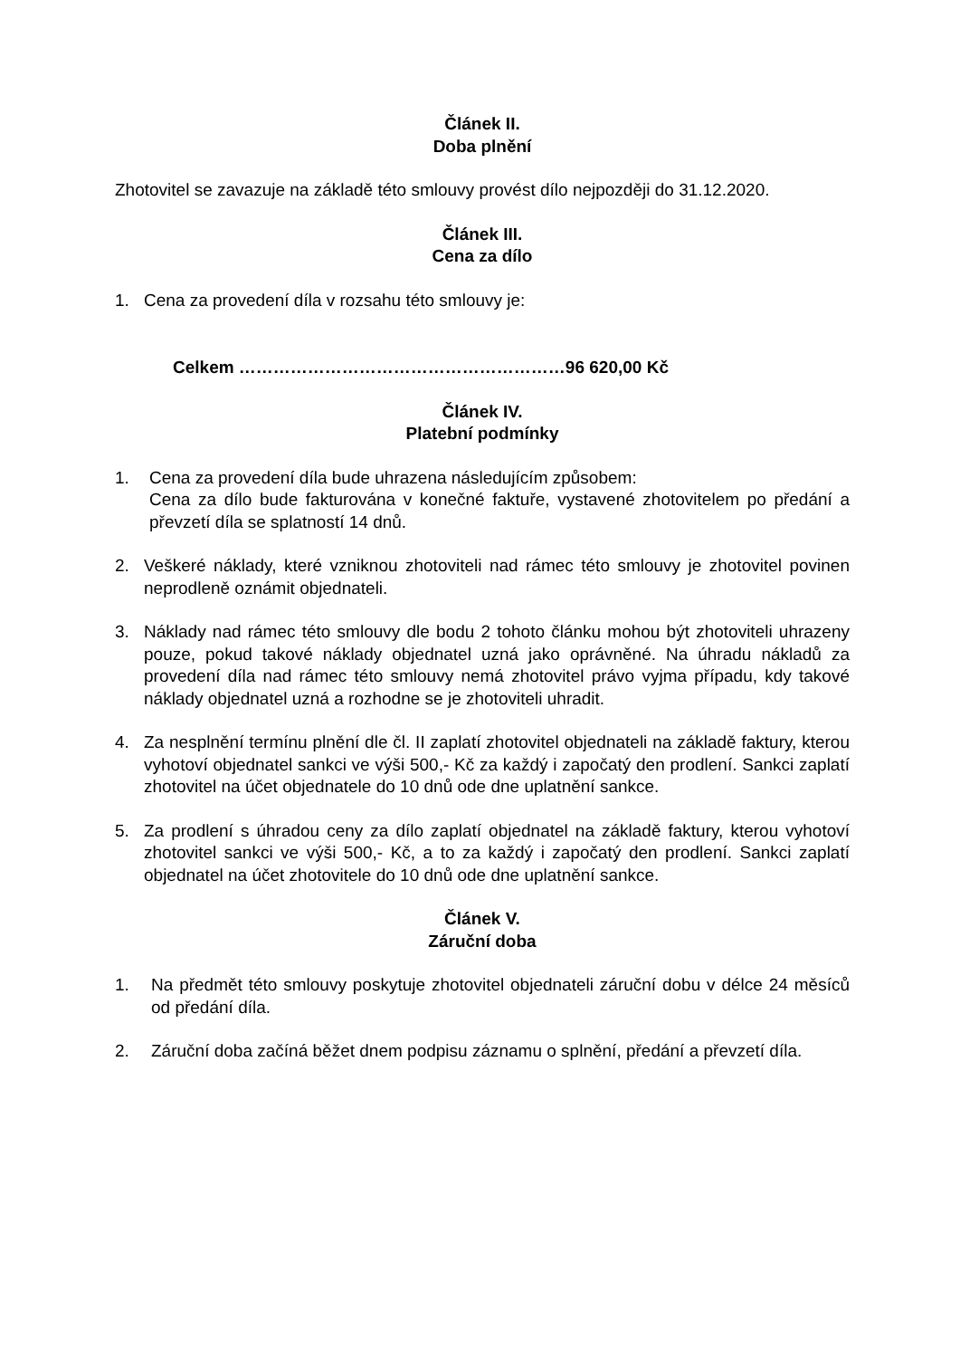Článek II.
Doba plnění
Zhotovitel se zavazuje na základě této smlouvy provést dílo nejpozději do 31.12.2020.
Článek III.
Cena za dílo
1. Cena za provedení díla v rozsahu této smlouvy je:
Celkem …………………………………………………96 620,00 Kč
Článek IV.
Platební podmínky
1. Cena za provedení díla bude uhrazena následujícím způsobem:
Cena za dílo bude fakturována v konečné faktuře, vystavené zhotovitelem po předání a převzetí díla se splatností 14 dnů.
2. Veškeré náklady, které vzniknou zhotoviteli nad rámec této smlouvy je zhotovitel povinen neprodleně oznámit objednateli.
3. Náklady nad rámec této smlouvy dle bodu 2 tohoto článku mohou být zhotoviteli uhrazeny pouze, pokud takové náklady objednatel uzná jako oprávněné. Na úhradu nákladů za provedení díla nad rámec této smlouvy nemá zhotovitel právo vyjma případu, kdy takové náklady objednatel uzná a rozhodne se je zhotoviteli uhradit.
4. Za nesplnění termínu plnění dle čl. II zaplatí zhotovitel objednateli na základě faktury, kterou vyhotoví objednatel sankci ve výši 500,- Kč za každý i započatý den prodlení. Sankci zaplatí zhotovitel na účet objednatele do 10 dnů ode dne uplatnění sankce.
5. Za prodlení s úhradou ceny za dílo zaplatí objednatel na základě faktury, kterou vyhotoví zhotovitel sankci ve výši 500,- Kč, a to za každý i započatý den prodlení. Sankci zaplatí objednatel na účet zhotovitele do 10 dnů ode dne uplatnění sankce.
Článek V.
Záruční doba
1. Na předmět této smlouvy poskytuje zhotovitel objednateli záruční dobu v délce 24 měsíců od předání díla.
2. Záruční doba začíná běžet dnem podpisu záznamu o splnění, předání a převzetí díla.